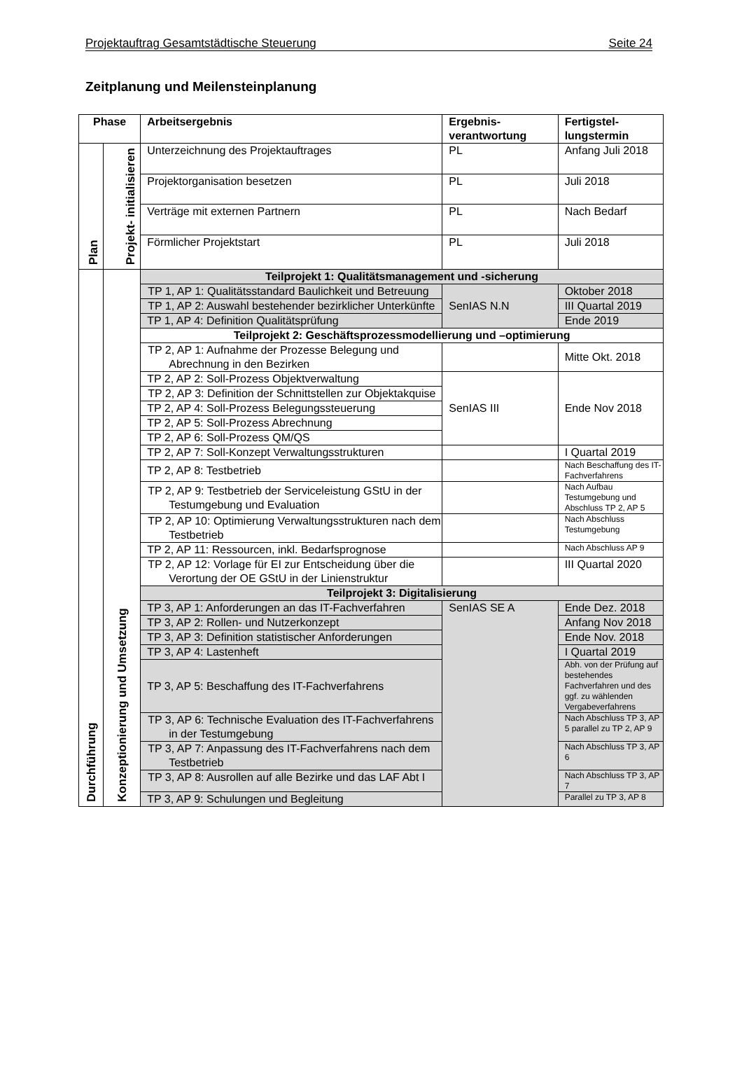Projektauftrag Gesamtstädtische Steuerung Seite 24
Zeitplanung und Meilensteinplanung
| Phase | | Arbeitsergebnis | Ergebnis-verantwortung | Fertigstel-lungstermin |
| --- | --- | --- | --- | --- |
| Plan | Projekt- initialisieren | Unterzeichnung des Projektauftrages | PL | Anfang Juli 2018 |
| | | Projektorganisation besetzen | PL | Juli 2018 |
| | | Verträge mit externen Partnern | PL | Nach Bedarf |
| | | Förmlicher Projektstart | PL | Juli 2018 |
| Durchführung | Konzeptionierung und Umsetzung | Teilprojekt 1: Qualitätsmanagement und -sicherung | | |
| | | TP 1, AP 1: Qualitätsstandard Baulichkeit und Betreuung | SenIAS N.N | Oktober 2018 |
| | | TP 1, AP 2: Auswahl bestehender bezirklicher Unterkünfte | | III Quartal 2019 |
| | | TP 1, AP 4: Definition Qualitätsprüfung | | Ende 2019 |
| | | Teilprojekt 2: Geschäftsprozessmodellierung und –optimierung | | |
| | | TP 2, AP 1: Aufnahme der Prozesse Belegung und Abrechnung in den Bezirken | | Mitte Okt. 2018 |
| | | TP 2, AP 2: Soll-Prozess Objektverwaltung | SenIAS III | Ende Nov 2018 |
| | | TP 2, AP 3: Definition der Schnittstellen zur Objektakquise | | |
| | | TP 2, AP 4: Soll-Prozess Belegungssteuerung | | |
| | | TP 2, AP 5: Soll-Prozess Abrechnung | | |
| | | TP 2, AP 6: Soll-Prozess QM/QS | | |
| | | TP 2, AP 7: Soll-Konzept Verwaltungsstrukturen | | I Quartal 2019 |
| | | TP 2, AP 8: Testbetrieb | | Nach Beschaffung des IT-Fachverfahrens |
| | | TP 2, AP 9: Testbetrieb der Serviceleistung GStU in der Testumgebung und Evaluation | | Nach Aufbau Testumgebung und Abschluss TP 2, AP 5 |
| | | TP 2, AP 10: Optimierung Verwaltungsstrukturen nach dem Testbetrieb | | Nach Abschluss Testumgebung |
| | | TP 2, AP 11: Ressourcen, inkl. Bedarfsprognose | | Nach Abschluss AP 9 |
| | | TP 2, AP 12: Vorlage für EI zur Entscheidung über die Verortung der OE GStU in der Linienstruktur | | III Quartal 2020 |
| | | Teilprojekt 3: Digitalisierung | | |
| | | TP 3, AP 1: Anforderungen an das IT-Fachverfahren | SenIAS SE A | Ende Dez. 2018 |
| | | TP 3, AP 2: Rollen- und Nutzerkonzept | | Anfang Nov 2018 |
| | | TP 3, AP 3: Definition statistischer Anforderungen | | Ende Nov. 2018 |
| | | TP 3, AP 4: Lastenheft | | I Quartal 2019 |
| | | TP 3, AP 5: Beschaffung des IT-Fachverfahrens | | Abh. von der Prüfung auf bestehendes Fachverfahren und des ggf. zu wählenden Vergabeverfahrens |
| | | TP 3, AP 6: Technische Evaluation des IT-Fachverfahrens in der Testumgebung | | Nach Abschluss TP 3, AP 5 parallel zu TP 2, AP 9 |
| | | TP 3, AP 7: Anpassung des IT-Fachverfahrens nach dem Testbetrieb | | Nach Abschluss TP 3, AP 6 |
| | | TP 3, AP 8: Ausrollen auf alle Bezirke und das LAF Abt I | | Nach Abschluss TP 3, AP 7 |
| | | TP 3, AP 9: Schulungen und Begleitung | | Parallel zu TP 3, AP 8 |